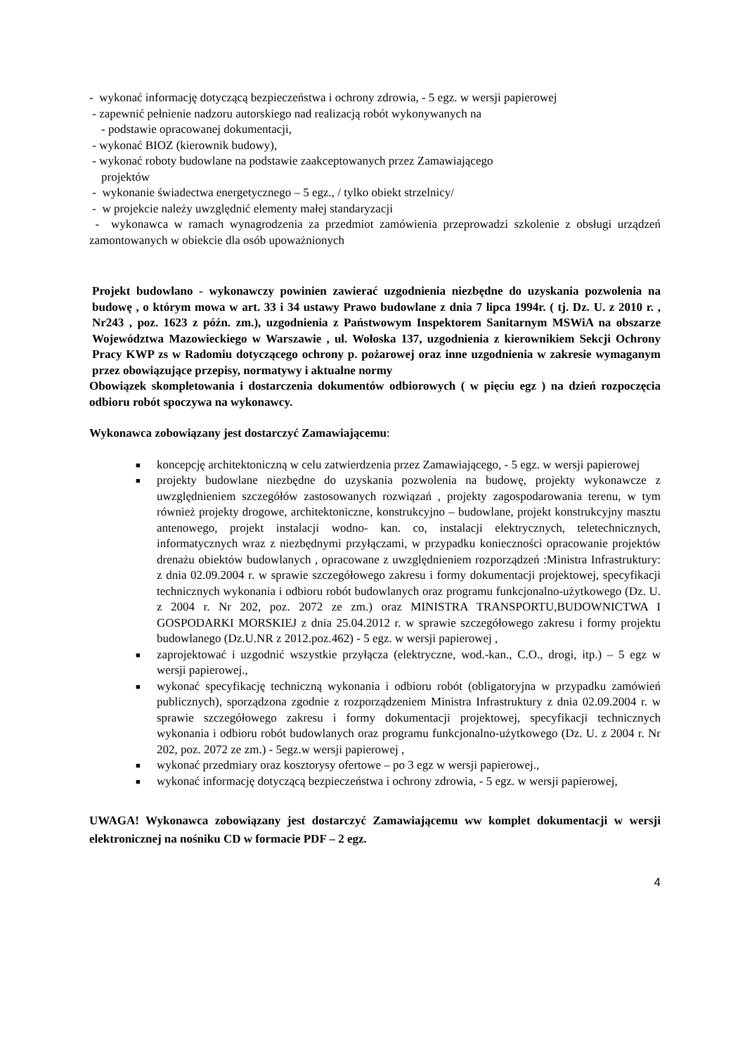- wykonać informację dotyczącą bezpieczeństwa i ochrony zdrowia, - 5 egz. w wersji papierowej
- zapewnić pełnienie nadzoru autorskiego nad realizacją robót wykonywanych na
- podstawie opracowanej dokumentacji,
- wykonać BIOZ (kierownik budowy),
- wykonać roboty budowlane na podstawie zaakceptowanych przez Zamawiającego
projektów
- wykonanie świadectwa energetycznego – 5 egz., / tylko obiekt strzelnicy/
- w projekcie należy uwzględnić elementy małej standaryzacji
- wykonawca w ramach wynagrodzenia za przedmiot zamówienia przeprowadzi szkolenie z obsługi urządzeń zamontowanych w obiekcie dla osób upoważnionych
Projekt budowlano - wykonawczy powinien zawierać uzgodnienia niezbędne do uzyskania pozwolenia na budowę , o którym mowa w art. 33 i 34 ustawy Prawo budowlane z dnia 7 lipca 1994r. ( tj. Dz. U. z 2010 r. , Nr243 , poz. 1623 z późn. zm.), uzgodnienia z Państwowym Inspektorem Sanitarnym MSWiA na obszarze Województwa Mazowieckiego w Warszawie , ul. Wołoska 137, uzgodnienia z kierownikiem Sekcji Ochrony Pracy KWP zs w Radomiu dotyczącego ochrony p. pożarowej oraz inne uzgodnienia w zakresie wymaganym przez obowiązujące przepisy, normatywy i aktualne normy
Obowiązek skompletowania i dostarczenia dokumentów odbiorowych ( w pięciu egz ) na dzień rozpoczęcia odbioru robót spoczywa na wykonawcy.
Wykonawca zobowiązany jest dostarczyć Zamawiającemu:
■ koncepcję architektoniczną w celu zatwierdzenia przez Zamawiającego, - 5 egz. w wersji papierowej
■ projekty budowlane niezbędne do uzyskania pozwolenia na budowę, projekty wykonawcze z uwzględnieniem szczegółów zastosowanych rozwiązań , projekty zagospodarowania terenu, w tym również projekty drogowe, architektoniczne, konstrukcyjno – budowlane, projekt konstrukcyjny masztu antenowego, projekt instalacji wodno- kan. co, instalacji elektrycznych, teletechnicznych, informatycznych wraz z niezbędnymi przyłączami, w przypadku konieczności opracowanie projektów drenażu obiektów budowlanych , opracowane z uwzględnieniem rozporządzeń :Ministra Infrastruktury: z dnia 02.09.2004 r. w sprawie szczegółowego zakresu i formy dokumentacji projektowej, specyfikacji technicznych wykonania i odbioru robót budowlanych oraz programu funkcjonalno-użytkowego (Dz. U. z 2004 r. Nr 202, poz. 2072 ze zm.) oraz MINISTRA TRANSPORTU,BUDOWNICTWA I GOSPODARKI MORSKIEJ z dnia 25.04.2012 r. w sprawie szczegółowego zakresu i formy projektu budowlanego (Dz.U.NR z 2012.poz.462) - 5 egz. w wersji papierowej ,
■ zaprojektować i uzgodnić wszystkie przyłącza (elektryczne, wod.-kan., C.O., drogi, itp.) – 5 egz w wersji papierowej.,
■ wykonać specyfikację techniczną wykonania i odbioru robót (obligatoryjna w przypadku zamówień publicznych), sporządzona zgodnie z rozporządzeniem Ministra Infrastruktury z dnia 02.09.2004 r. w sprawie szczegółowego zakresu i formy dokumentacji projektowej, specyfikacji technicznych wykonania i odbioru robót budowlanych oraz programu funkcjonalno-użytkowego (Dz. U. z 2004 r. Nr 202, poz. 2072 ze zm.) - 5egz.w wersji papierowej ,
■ wykonać przedmiary oraz kosztorysy ofertowe – po 3 egz w wersji papierowej.,
■ wykonać informację dotyczącą bezpieczeństwa i ochrony zdrowia, - 5 egz. w wersji papierowej,
UWAGA! Wykonawca zobowiązany jest dostarczyć Zamawiającemu ww komplet dokumentacji w wersji elektronicznej na nośniku CD w formacie PDF – 2 egz.
4